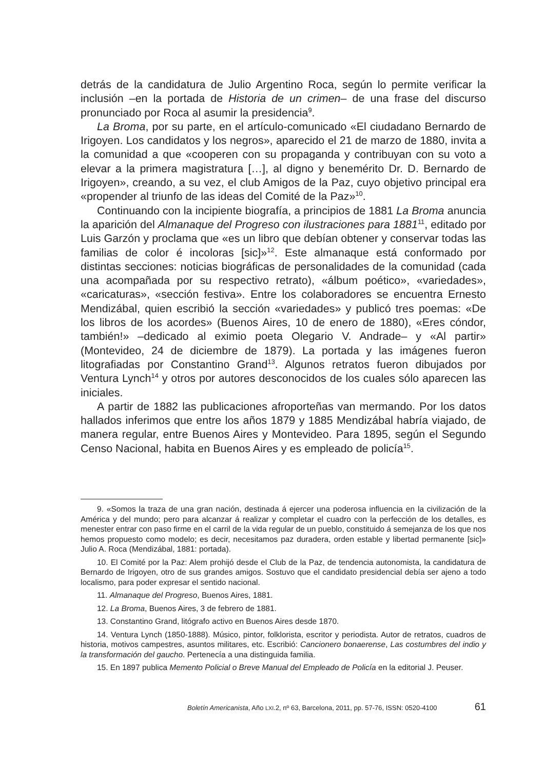detrás de la candidatura de Julio Argentino Roca, según lo permite verificar la inclusión –en la portada de Historia de un crimen– de una frase del discurso pronunciado por Roca al asumir la presidencia<sup>9</sup>.
La Broma, por su parte, en el artículo-comunicado «El ciudadano Bernardo de Irigoyen. Los candidatos y los negros», aparecido el 21 de marzo de 1880, invita a la comunidad a que «cooperen con su propaganda y contribuyan con su voto a elevar a la primera magistratura […], al digno y benemérito Dr. D. Bernardo de Irigoyen», creando, a su vez, el club Amigos de la Paz, cuyo objetivo principal era «propender al triunfo de las ideas del Comité de la Paz»<sup>10</sup>.
Continuando con la incipiente biografía, a principios de 1881 La Broma anuncia la aparición del Almanaque del Progreso con ilustraciones para 1881<sup>11</sup>, editado por Luis Garzón y proclama que «es un libro que debían obtener y conservar todas las familias de color é incoloras [sic]»<sup>12</sup>. Este almanaque está conformado por distintas secciones: noticias biográficas de personalidades de la comunidad (cada una acompañada por su respectivo retrato), «álbum poético», «variedades», «caricaturas», «sección festiva». Entre los colaboradores se encuentra Ernesto Mendizábal, quien escribió la sección «variedades» y publicó tres poemas: «De los libros de los acordes» (Buenos Aires, 10 de enero de 1880), «Eres cóndor, también!» –dedicado al eximio poeta Olegario V. Andrade– y «Al partir» (Montevideo, 24 de diciembre de 1879). La portada y las imágenes fueron litografiadas por Constantino Grand<sup>13</sup>. Algunos retratos fueron dibujados por Ventura Lynch<sup>14</sup> y otros por autores desconocidos de los cuales sólo aparecen las iniciales.
A partir de 1882 las publicaciones afroporteñas van mermando. Por los datos hallados inferimos que entre los años 1879 y 1885 Mendizábal habría viajado, de manera regular, entre Buenos Aires y Montevideo. Para 1895, según el Segundo Censo Nacional, habita en Buenos Aires y es empleado de policía<sup>15</sup>.
9. «Somos la traza de una gran nación, destinada á ejercer una poderosa influencia en la civilización de la América y del mundo; pero para alcanzar á realizar y completar el cuadro con la perfección de los detalles, es menester entrar con paso firme en el carril de la vida regular de un pueblo, constituido á semejanza de los que nos hemos propuesto como modelo; es decir, necesitamos paz duradera, orden estable y libertad permanente [sic]» Julio A. Roca (Mendizábal, 1881: portada).
10. El Comité por la Paz: Alem prohijó desde el Club de la Paz, de tendencia autonomista, la candidatura de Bernardo de Irigoyen, otro de sus grandes amigos. Sostuvo que el candidato presidencial debía ser ajeno a todo localismo, para poder expresar el sentido nacional.
11. Almanaque del Progreso, Buenos Aires, 1881.
12. La Broma, Buenos Aires, 3 de febrero de 1881.
13. Constantino Grand, litógrafo activo en Buenos Aires desde 1870.
14. Ventura Lynch (1850-1888). Músico, pintor, folklorista, escritor y periodista. Autor de retratos, cuadros de historia, motivos campestres, asuntos militares, etc. Escribió: Cancionero bonaerense, Las costumbres del indio y la transformación del gaucho. Pertenecía a una distinguida familia.
15. En 1897 publica Memento Policial o Breve Manual del Empleado de Policía en la editorial J. Peuser.
Boletín Americanista, Año LXI.2, nº 63, Barcelona, 2011, pp. 57-76, ISSN: 0520-4100 61